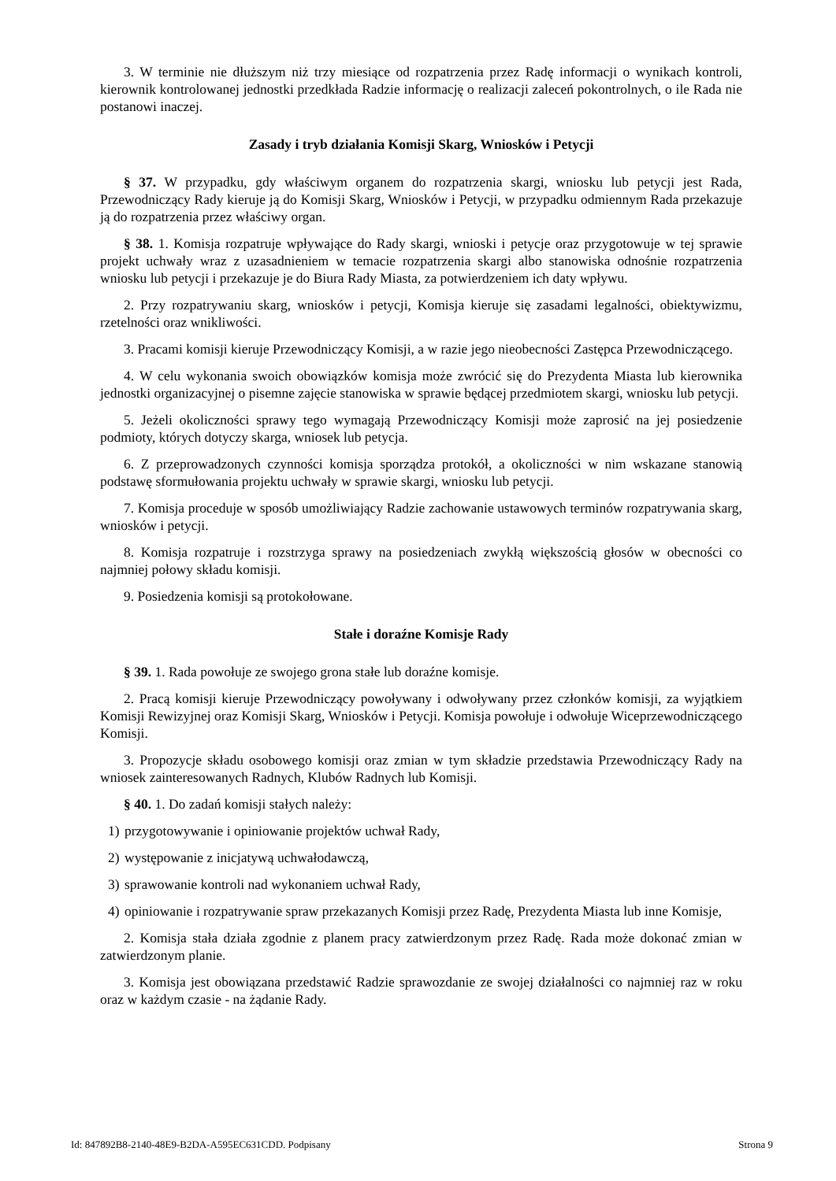3. W terminie nie dłuższym niż trzy miesiące od rozpatrzenia przez Radę informacji o wynikach kontroli, kierownik kontrolowanej jednostki przedkłada Radzie informację o realizacji zaleceń pokontrolnych, o ile Rada nie postanowi inaczej.
Zasady i tryb działania Komisji Skarg, Wniosków i Petycji
§ 37. W przypadku, gdy właściwym organem do rozpatrzenia skargi, wniosku lub petycji jest Rada, Przewodniczący Rady kieruje ją do Komisji Skarg, Wniosków i Petycji, w przypadku odmiennym Rada przekazuje ją do rozpatrzenia przez właściwy organ.
§ 38. 1. Komisja rozpatruje wpływające do Rady skargi, wnioski i petycje oraz przygotowuje w tej sprawie projekt uchwały wraz z uzasadnieniem w temacie rozpatrzenia skargi albo stanowiska odnośnie rozpatrzenia wniosku lub petycji i przekazuje je do Biura Rady Miasta, za potwierdzeniem ich daty wpływu.
2. Przy rozpatrywaniu skarg, wniosków i petycji, Komisja kieruje się zasadami legalności, obiektywizmu, rzetelności oraz wnikliwości.
3. Pracami komisji kieruje Przewodniczący Komisji, a w razie jego nieobecności Zastępca Przewodniczącego.
4. W celu wykonania swoich obowiązków komisja może zwrócić się do Prezydenta Miasta lub kierownika jednostki organizacyjnej o pisemne zajęcie stanowiska w sprawie będącej przedmiotem skargi, wniosku lub petycji.
5. Jeżeli okoliczności sprawy tego wymagają Przewodniczący Komisji może zaprosić na jej posiedzenie podmioty, których dotyczy skarga, wniosek lub petycja.
6. Z przeprowadzonych czynności komisja sporządza protokół, a okoliczności w nim wskazane stanowią podstawę sformułowania projektu uchwały w sprawie skargi, wniosku lub petycji.
7. Komisja proceduje w sposób umożliwiający Radzie zachowanie ustawowych terminów rozpatrywania skarg, wniosków i petycji.
8. Komisja rozpatruje i rozstrzyga sprawy na posiedzeniach zwykłą większością głosów w obecności co najmniej połowy składu komisji.
9. Posiedzenia komisji są protokołowane.
Stałe i doraźne Komisje Rady
§ 39. 1. Rada powołuje ze swojego grona stałe lub doraźne komisje.
2. Pracą komisji kieruje Przewodniczący powoływany i odwoływany przez członków komisji, za wyjątkiem Komisji Rewizyjnej oraz Komisji Skarg, Wniosków i Petycji. Komisja powołuje i odwołuje Wiceprzewodniczącego Komisji.
3. Propozycje składu osobowego komisji oraz zmian w tym składzie przedstawia Przewodniczący Rady na wniosek zainteresowanych Radnych, Klubów Radnych lub Komisji.
§ 40. 1. Do zadań komisji stałych należy:
1) przygotowywanie i opiniowanie projektów uchwał Rady,
2) występowanie z inicjatywą uchwałodawczą,
3) sprawowanie kontroli nad wykonaniem uchwał Rady,
4) opiniowanie i rozpatrywanie spraw przekazanych Komisji przez Radę, Prezydenta Miasta lub inne Komisje,
2. Komisja stała działa zgodnie z planem pracy zatwierdzonym przez Radę. Rada może dokonać zmian w zatwierdzonym planie.
3. Komisja jest obowiązana przedstawić Radzie sprawozdanie ze swojej działalności co najmniej raz w roku oraz w każdym czasie - na żądanie Rady.
Id: 847892B8-2140-48E9-B2DA-A595EC631CDD. Podpisany Strona 9